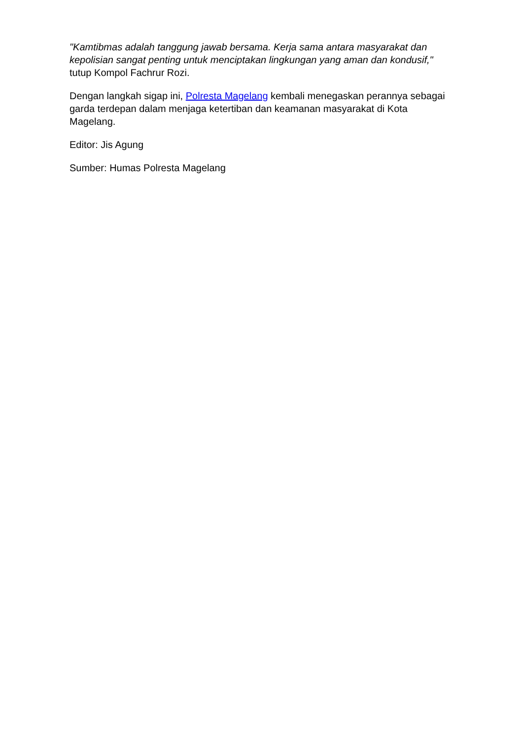"Kamtibmas adalah tanggung jawab bersama. Kerja sama antara masyarakat dan kepolisian sangat penting untuk menciptakan lingkungan yang aman dan kondusif," tutup Kompol Fachrur Rozi.
Dengan langkah sigap ini, Polresta Magelang kembali menegaskan perannya sebagai garda terdepan dalam menjaga ketertiban dan keamanan masyarakat di Kota Magelang.
Editor: Jis Agung
Sumber: Humas Polresta Magelang